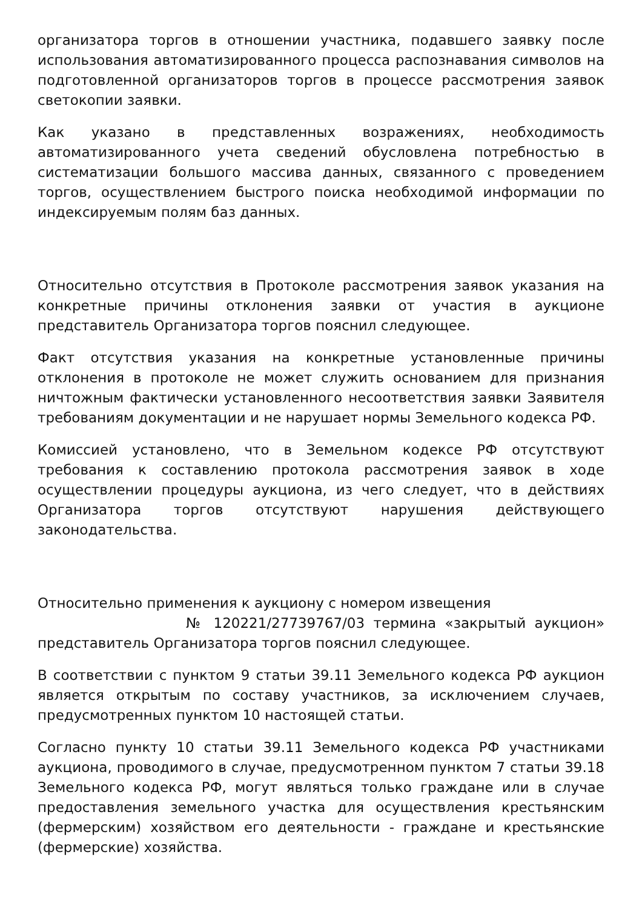организатора торгов в отношении участника, подавшего заявку после использования автоматизированного процесса распознавания символов на подготовленной организаторов торгов в процессе рассмотрения заявок светокопии заявки.
Как указано в представленных возражениях, необходимость автоматизированного учета сведений обусловлена потребностью в систематизации большого массива данных, связанного с проведением торгов, осуществлением быстрого поиска необходимой информации по индексируемым полям баз данных.
Относительно отсутствия в Протоколе рассмотрения заявок указания на конкретные причины отклонения заявки от участия в аукционе представитель Организатора торгов пояснил следующее.
Факт отсутствия указания на конкретные установленные причины отклонения в протоколе не может служить основанием для признания ничтожным фактически установленного несоответствия заявки Заявителя требованиям документации и не нарушает нормы Земельного кодекса РФ.
Комиссией установлено, что в Земельном кодексе РФ отсутствуют требования к составлению протокола рассмотрения заявок в ходе осуществлении процедуры аукциона, из чего следует, что в действиях Организатора торгов отсутствуют нарушения действующего законодательства.
Относительно применения к аукциону с номером извещения
№ 120221/27739767/03 термина «закрытый аукцион» представитель Организатора торгов пояснил следующее.
В соответствии с пунктом 9 статьи 39.11 Земельного кодекса РФ аукцион является открытым по составу участников, за исключением случаев, предусмотренных пунктом 10 настоящей статьи.
Согласно пункту 10 статьи 39.11 Земельного кодекса РФ участниками аукциона, проводимого в случае, предусмотренном пунктом 7 статьи 39.18 Земельного кодекса РФ, могут являться только граждане или в случае предоставления земельного участка для осуществления крестьянским (фермерским) хозяйством его деятельности - граждане и крестьянские (фермерские) хозяйства.